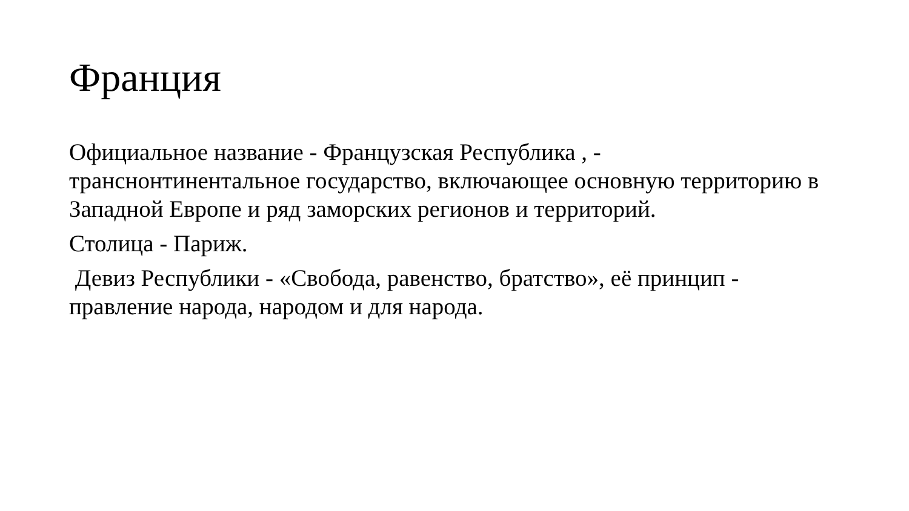Франция
Официальное название - Французская Республика , - транснонтинентальное государство, включающее основную территорию в Западной Европе и ряд заморских регионов и территорий.
Столица - Париж.
Девиз Республики - «Свобода, равенство, братство», её принцип - правление народа, народом и для народа.